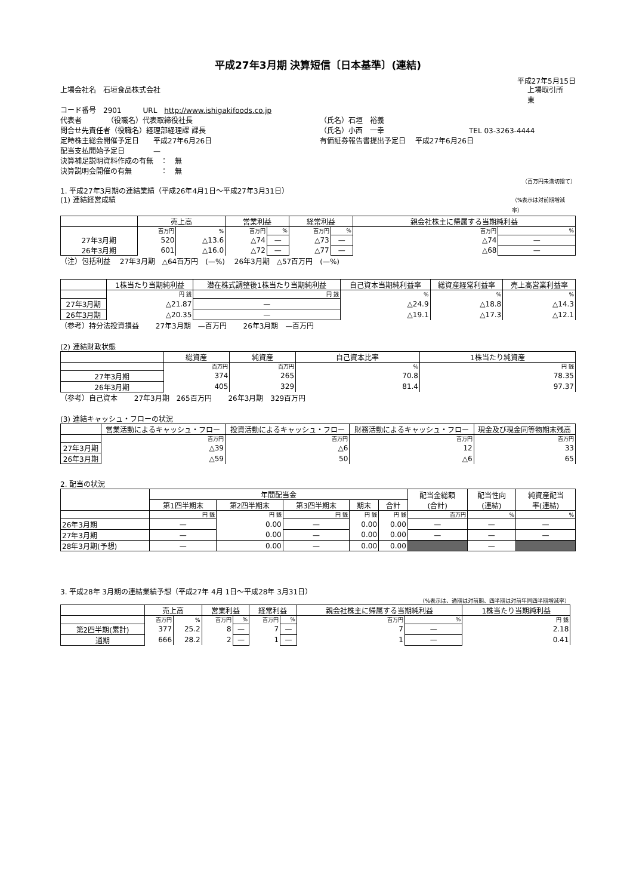平成27年3月期 決算短信〔日本基準〕(連結)
平成27年5月15日
上場会社名　石垣食品株式会社 上場取引所　 東
コード番号　2901　　　URL　http://www.ishigakifoods.co.jp
代表者　　　　（役職名）代表取締役社長 （氏名）石垣　裕義
問合せ先責任者（役職名）経理部経理課 課長 （氏名）小西　一幸 TEL 03-3263-4444
定時株主総会開催予定日　　平成27年6月26日 有価証券報告書提出予定日　 平成27年6月26日
配当支払開始予定日　　　　—
決算補足説明資料作成の有無　：　無
決算説明会開催の有無　　　　：　無
（百万円未満切捨て）
1. 平成27年3月期の連結業績（平成26年4月1日～平成27年3月31日）
(1) 連結経営成績 （%表示は対前期増減率）
| | 売上高 | | 営業利益 | | 経常利益 | | 親会社株主に帰属する当期純利益 | |
| --- | --- | --- | --- | --- | --- | --- | --- | --- |
| | 百万円 | % | 百万円 | % | 百万円 | % | 百万円 | % |
| 27年3月期 | 520 | △13.6 | △74 | — | △73 | — | △74 | — |
| 26年3月期 | 601 | △16.0 | △72 | — | △77 | — | △68 | — |
（注）包括利益　 27年3月期　△64百万円　(—%)　 26年3月期　△57百万円　(—%)
| | 1株当たり当期純利益 | 潜在株式調整後1株当たり当期純利益 | 自己資本当期純利益率 | 総資産経常利益率 | 売上高営業利益率 |
| --- | --- | --- | --- | --- | --- |
| | 円 銭 | 円 銭 | % | % | % |
| 27年3月期 | △21.87 | — | △24.9 | △18.8 | △14.3 |
| 26年3月期 | △20.35 | — | △19.1 | △17.3 | △12.1 |
（参考）持分法投資損益　　 27年3月期　—百万円　　 26年3月期　—百万円
(2) 連結財政状態
| | 総資産 | 純資産 | 自己資本比率 | 1株当たり純資産 |
| --- | --- | --- | --- | --- |
| | 百万円 | 百万円 | % | 円 銭 |
| 27年3月期 | 374 | 265 | 70.8 | 78.35 |
| 26年3月期 | 405 | 329 | 81.4 | 97.37 |
（参考）自己資本　　 27年3月期　265百万円　　 26年3月期　329百万円
(3) 連結キャッシュ・フローの状況
| | 営業活動によるキャッシュ・フロー | 投資活動によるキャッシュ・フロー | 財務活動によるキャッシュ・フロー | 現金及び現金同等物期末残高 |
| --- | --- | --- | --- | --- |
| | 百万円 | 百万円 | 百万円 | 百万円 |
| 27年3月期 | △39 | △6 | 12 | 33 |
| 26年3月期 | △59 | 50 | △6 | 65 |
2. 配当の状況
| | 年間配当金 | | | | | 配当金総額 (合計) | 配当性向 (連結) | 純資産配当 率(連結) |
| --- | --- | --- | --- | --- | --- | --- | --- | --- |
| | 第1四半期末 | 第2四半期末 | 第3四半期末 | 期末 | 合計 | | | |
| | 円 銭 | 円 銭 | 円 銭 | 円 銭 | 円 銭 | 百万円 | % | % |
| 26年3月期 | — | 0.00 | — | 0.00 | 0.00 | — | — | — |
| 27年3月期 | — | 0.00 | — | 0.00 | 0.00 | — | — | — |
| 28年3月期(予想) | — | 0.00 | — | 0.00 | 0.00 | | — | |
3. 平成28年 3月期の連結業績予想（平成27年 4月 1日～平成28年 3月31日）
（%表示は、通期は対前期、四半期は対前年同四半期増減率）
| | 売上高 | | 営業利益 | | 経常利益 | | 親会社株主に帰属する当期純利益 | | 1株当たり当期純利益 |
| --- | --- | --- | --- | --- | --- | --- | --- | --- | --- |
| | 百万円 | % | 百万円 | % | 百万円 | % | 百万円 | % | 円 銭 |
| 第2四半期(累計) | 377 | 25.2 | 8 | — | 7 | — | 7 | — | 2.18 |
| 通期 | 666 | 28.2 | 2 | — | 1 | — | 1 | — | 0.41 |